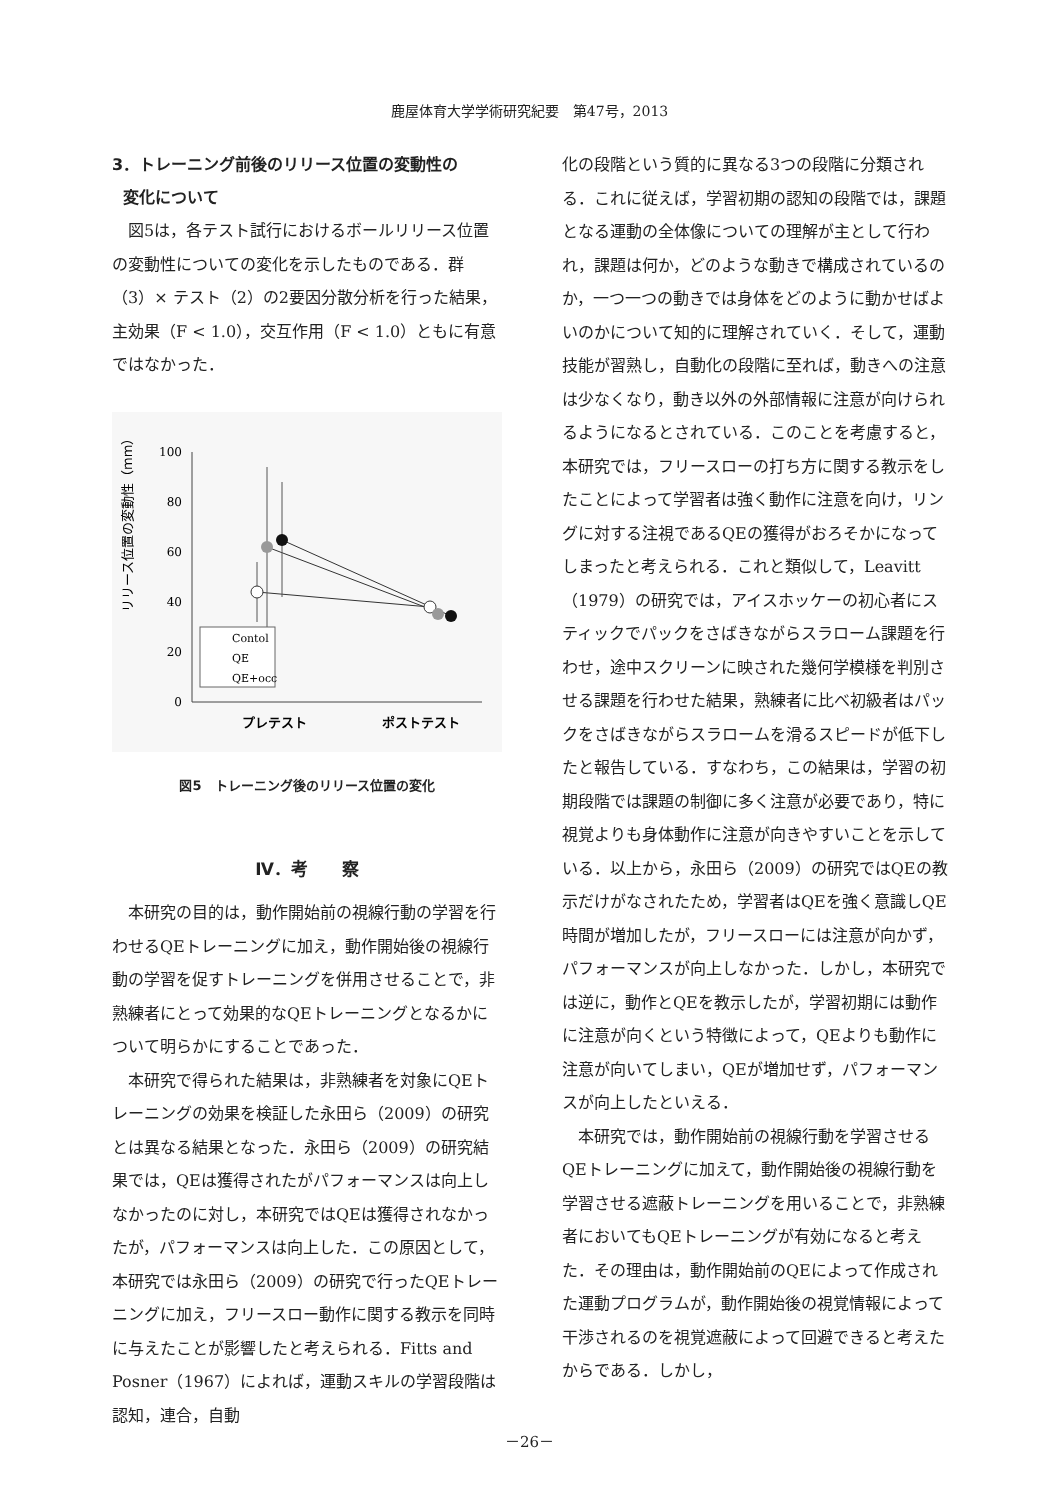鹿屋体育大学学術研究紀要　第47号，2013
3．トレーニング前後のリリース位置の変動性の
変化について
図5は，各テスト試行におけるボールリリース位置の変動性についての変化を示したものである．群（3）× テスト（2）の2要因分散分析を行った結果，主効果（F < 1.0），交互作用（F < 1.0）ともに有意ではなかった．
リリース位置の変動性（mm）
100
80
60
40
20
0
Contol
QE
QE+occ
プレテスト
ポストテスト
図5　トレーニング後のリリース位置の変化
Ⅳ．考　　察
本研究の目的は，動作開始前の視線行動の学習を行わせるQEトレーニングに加え，動作開始後の視線行動の学習を促すトレーニングを併用させることで，非熟練者にとって効果的なQEトレーニングとなるかについて明らかにすることであった．
本研究で得られた結果は，非熟練者を対象にQEトレーニングの効果を検証した永田ら（2009）の研究とは異なる結果となった．永田ら（2009）の研究結果では，QEは獲得されたがパフォーマンスは向上しなかったのに対し，本研究ではQEは獲得されなかったが，パフォーマンスは向上した．この原因として，本研究では永田ら（2009）の研究で行ったQEトレーニングに加え，フリースロー動作に関する教示を同時に与えたことが影響したと考えられる．Fitts and Posner（1967）によれば，運動スキルの学習段階は認知，連合，自動
化の段階という質的に異なる3つの段階に分類される．これに従えば，学習初期の認知の段階では，課題となる運動の全体像についての理解が主として行われ，課題は何か，どのような動きで構成されているのか，一つ一つの動きでは身体をどのように動かせばよいのかについて知的に理解されていく．そして，運動技能が習熟し，自動化の段階に至れば，動きへの注意は少なくなり，動き以外の外部情報に注意が向けられるようになるとされている．このことを考慮すると，本研究では，フリースローの打ち方に関する教示をしたことによって学習者は強く動作に注意を向け，リングに対する注視であるQEの獲得がおろそかになってしまったと考えられる．これと類似して，Leavitt（1979）の研究では，アイスホッケーの初心者にスティックでパックをさばきながらスラローム課題を行わせ，途中スクリーンに映された幾何学模様を判別させる課題を行わせた結果，熟練者に比べ初級者はパックをさばきながらスラロームを滑るスピードが低下したと報告している．すなわち，この結果は，学習の初期段階では課題の制御に多く注意が必要であり，特に視覚よりも身体動作に注意が向きやすいことを示している．以上から，永田ら（2009）の研究ではQEの教示だけがなされたため，学習者はQEを強く意識しQE時間が増加したが，フリースローには注意が向かず，パフォーマンスが向上しなかった．しかし，本研究では逆に，動作とQEを教示したが，学習初期には動作に注意が向くという特徴によって，QEよりも動作に注意が向いてしまい，QEが増加せず，パフォーマンスが向上したといえる．
本研究では，動作開始前の視線行動を学習させるQEトレーニングに加えて，動作開始後の視線行動を学習させる遮蔽トレーニングを用いることで，非熟練者においてもQEトレーニングが有効になると考えた．その理由は，動作開始前のQEによって作成された運動プログラムが，動作開始後の視覚情報によって干渉されるのを視覚遮蔽によって回避できると考えたからである．しかし，
－26－